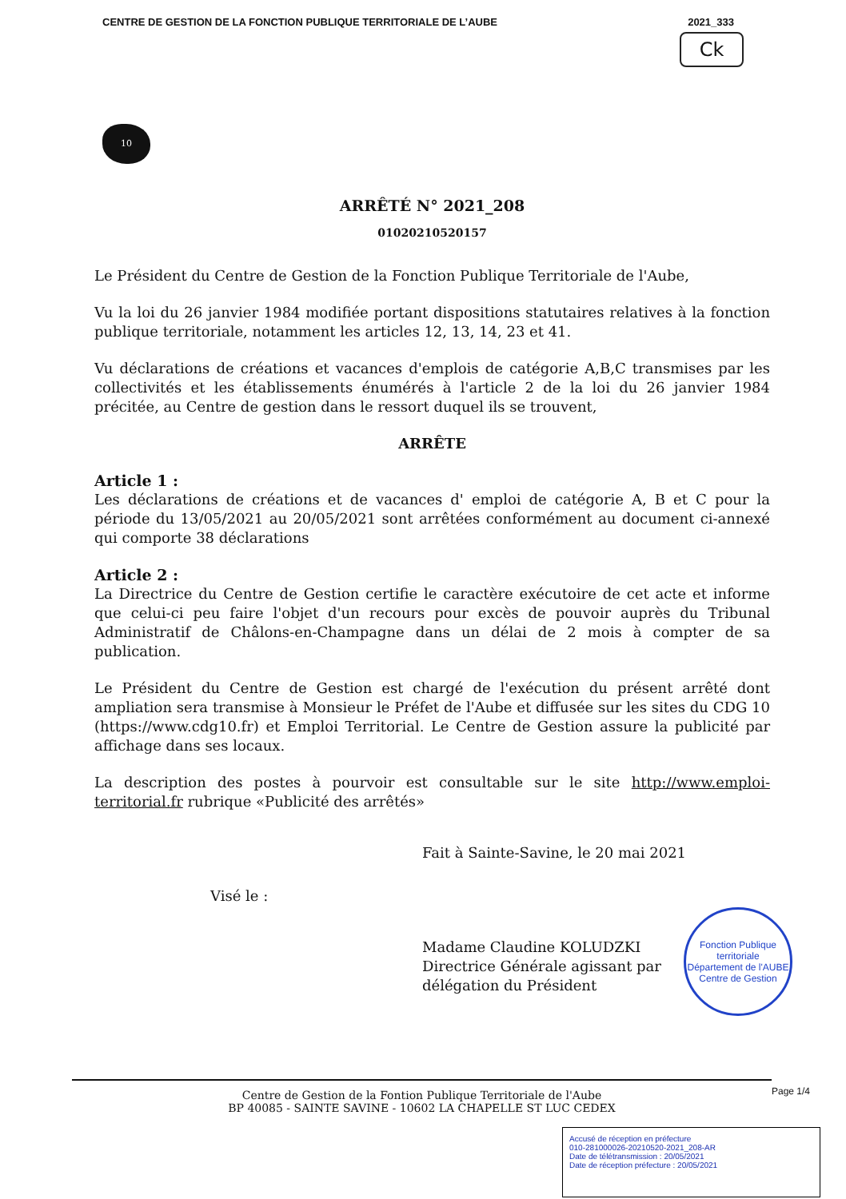CENTRE DE GESTION DE LA FONCTION PUBLIQUE TERRITORIALE DE L’AUBE 2021_333
Ck
10
ARRÊTÉ N° 2021_208
01020210520157
Le Président du Centre de Gestion de la Fonction Publique Territoriale de l'Aube,
Vu la loi du 26 janvier 1984 modifiée portant dispositions statutaires relatives à la fonction publique territoriale, notamment les articles 12, 13, 14, 23 et 41.
Vu déclarations de créations et vacances d'emplois de catégorie A,B,C transmises par les collectivités et les établissements énumérés à l'article 2 de la loi du 26 janvier 1984 précitée, au Centre de gestion dans le ressort duquel ils se trouvent,
ARRÊTE
Article 1 :
Les déclarations de créations et de vacances d' emploi de catégorie A, B et C pour la période du 13/05/2021 au 20/05/2021 sont arrêtées conformément au document ci-annexé qui comporte 38 déclarations
Article 2 :
La Directrice du Centre de Gestion certifie le caractère exécutoire de cet acte et informe que celui-ci peu faire l'objet d'un recours pour excès de pouvoir auprès du Tribunal Administratif de Châlons-en-Champagne dans un délai de 2 mois à compter de sa publication.
Le Président du Centre de Gestion est chargé de l'exécution du présent arrêté dont ampliation sera transmise à Monsieur le Préfet de l'Aube et diffusée sur les sites du CDG 10 (https://www.cdg10.fr) et Emploi Territorial. Le Centre de Gestion assure la publicité par affichage dans ses locaux.
La description des postes à pourvoir est consultable sur le site http://www.emploi-territorial.fr rubrique «Publicité des arrêtés»
Fait à Sainte-Savine, le 20 mai 2021
Visé le :
Madame Claudine KOLUDZKI
Directrice Générale agissant par
délégation du Président
Fonction Publique territoriale
Département de l'AUBE
Centre de Gestion
Centre de Gestion de la Fontion Publique Territoriale de l'Aube
BP 40085 - SAINTE SAVINE - 10602 LA CHAPELLE ST LUC CEDEX
Page 1/4
Accusé de réception en préfecture
010-281000026-20210520-2021_208-AR
Date de télétransmission : 20/05/2021
Date de réception préfecture : 20/05/2021